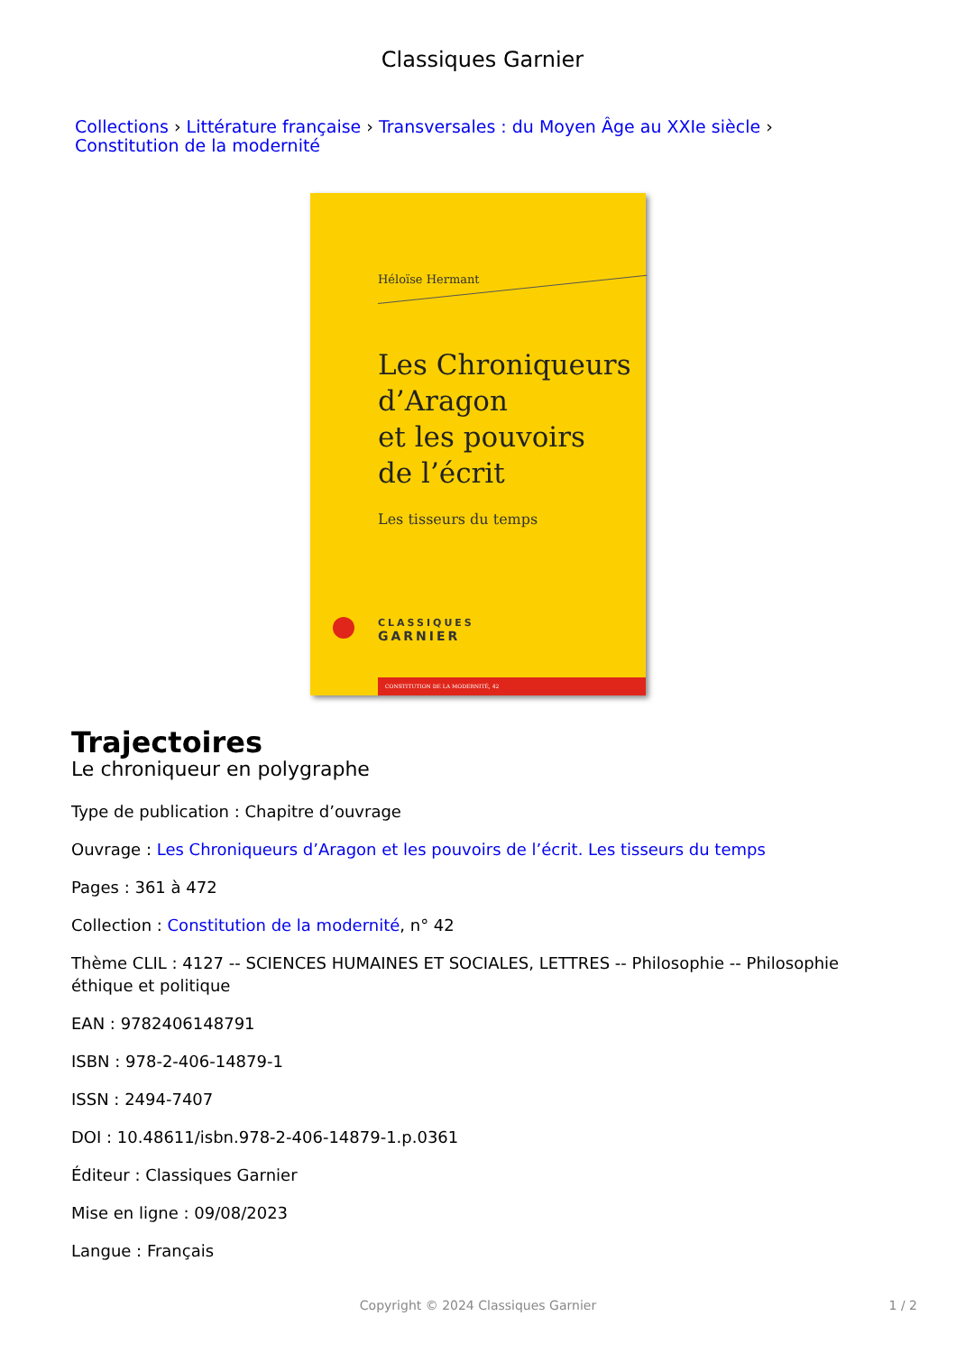Classiques Garnier
Collections › Littérature française › Transversales : du Moyen Âge au XXIe siècle › Constitution de la modernité
Héloïse Hermant
Les Chroniqueurs
d’Aragon
et les pouvoirs
de l’écrit
Les tisseurs du temps
CLASSIQUES
GARNIER
CONSTITUTION DE LA MODERNITÉ, 42
Trajectoires
Le chroniqueur en polygraphe
Type de publication : Chapitre d’ouvrage
Ouvrage : Les Chroniqueurs d’Aragon et les pouvoirs de l’écrit. Les tisseurs du temps
Pages : 361 à 472
Collection : Constitution de la modernité, n° 42
Thème CLIL : 4127 -- SCIENCES HUMAINES ET SOCIALES, LETTRES -- Philosophie -- Philosophie éthique et politique
EAN : 9782406148791
ISBN : 978-2-406-14879-1
ISSN : 2494-7407
DOI : 10.48611/isbn.978-2-406-14879-1.p.0361
Éditeur : Classiques Garnier
Mise en ligne : 09/08/2023
Langue : Français
Copyright © 2024 Classiques Garnier 1 / 2